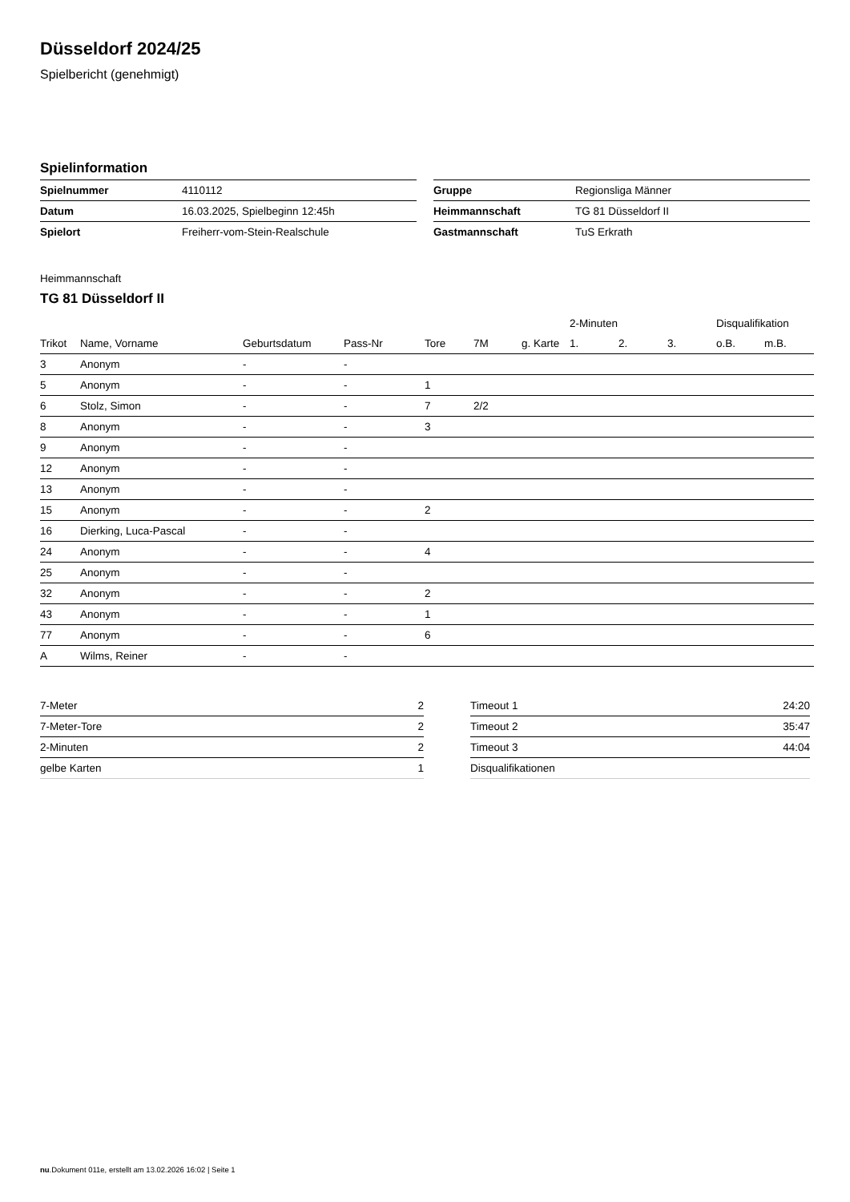Düsseldorf 2024/25
Spielbericht (genehmigt)
Spielinformation
| Spielnummer | 4110112 |
| Datum | 16.03.2025, Spielbeginn 12:45h |
| Spielort | Freiherr-vom-Stein-Realschule |
| Gruppe | Regionsliga Männer |
| Heimmannschaft | TG 81 Düsseldorf II |
| Gastmannschaft | TuS Erkrath |
Heimmannschaft
TG 81 Düsseldorf II
| | | | | | | | 2-Minuten | | | Disqualifikation | |
| --- | --- | --- | --- | --- | --- | --- | --- | --- | --- | --- | --- |
| Trikot | Name, Vorname | Geburtsdatum | Pass-Nr | Tore | 7M | g. Karte | 1. | 2. | 3. | o.B. | m.B. |
| 3 | Anonym | - | - | | | | | | | | |
| 5 | Anonym | - | - | 1 | | | | | | | |
| 6 | Stolz, Simon | - | - | 7 | 2/2 | | | | | | |
| 8 | Anonym | - | - | 3 | | | | | | | |
| 9 | Anonym | - | - | | | | | | | | |
| 12 | Anonym | - | - | | | | | | | | |
| 13 | Anonym | - | - | | | | | | | | |
| 15 | Anonym | - | - | 2 | | | | | | | |
| 16 | Dierking, Luca-Pascal | - | - | | | | | | | | |
| 24 | Anonym | - | - | 4 | | | | | | | |
| 25 | Anonym | - | - | | | | | | | | |
| 32 | Anonym | - | - | 2 | | | | | | | |
| 43 | Anonym | - | - | 1 | | | | | | | |
| 77 | Anonym | - | - | 6 | | | | | | | |
| A | Wilms, Reiner | - | - | | | | | | | | |
| 7-Meter | 2 |
| 7-Meter-Tore | 2 |
| 2-Minuten | 2 |
| gelbe Karten | 1 |
| Timeout 1 | 24:20 |
| Timeout 2 | 35:47 |
| Timeout 3 | 44:04 |
| Disqualifikationen | |
nu.Dokument 011e, erstellt am 13.02.2026 16:02 | Seite 1